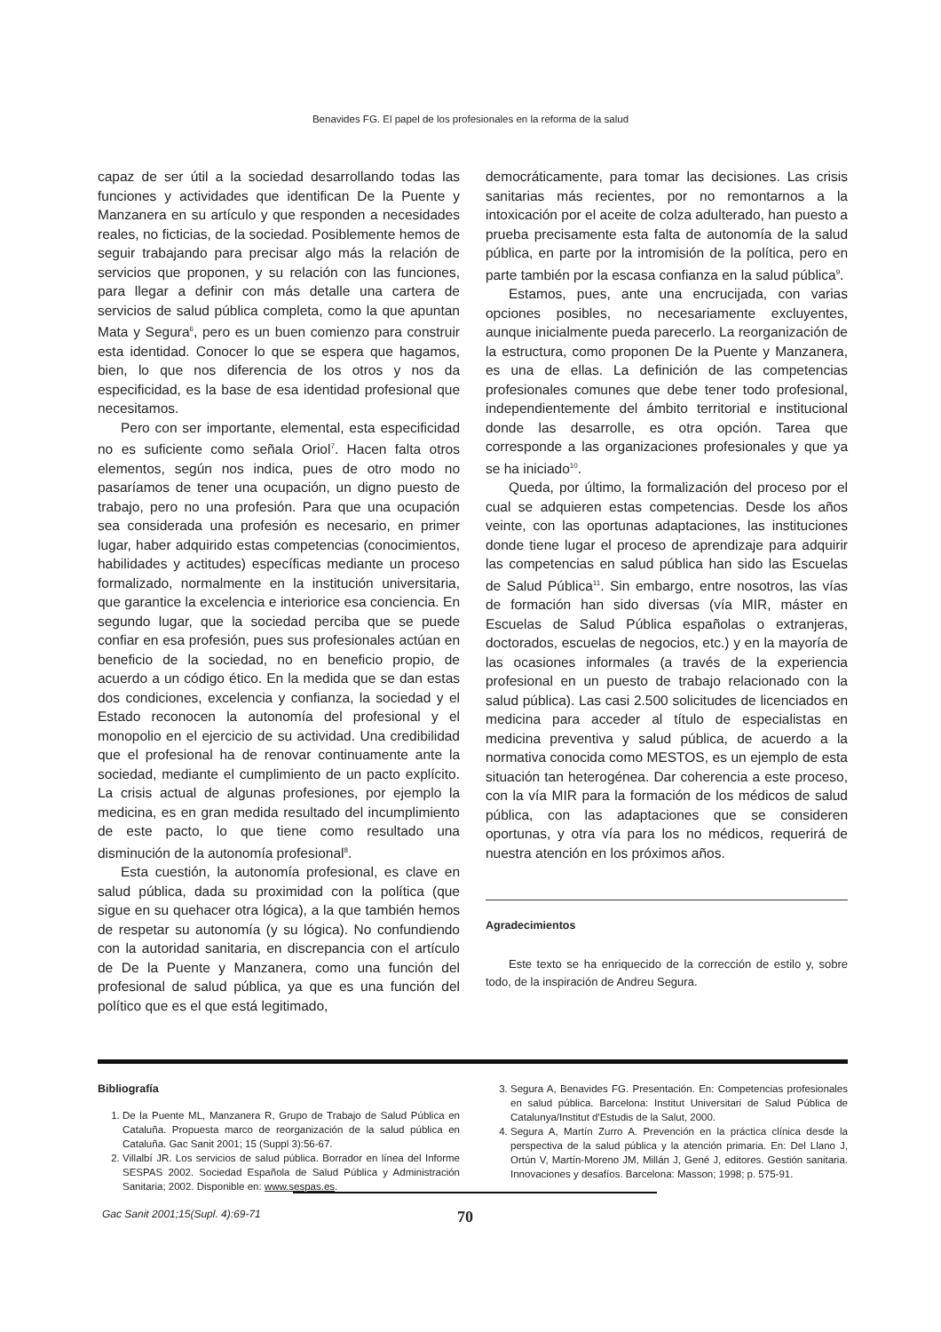Benavides FG. El papel de los profesionales en la reforma de la salud
capaz de ser útil a la sociedad desarrollando todas las funciones y actividades que identifican De la Puente y Manzanera en su artículo y que responden a necesidades reales, no ficticias, de la sociedad. Posiblemente hemos de seguir trabajando para precisar algo más la relación de servicios que proponen, y su relación con las funciones, para llegar a definir con más detalle una cartera de servicios de salud pública completa, como la que apuntan Mata y Segura<sup>6</sup>, pero es un buen comienzo para construir esta identidad. Conocer lo que se espera que hagamos, bien, lo que nos diferencia de los otros y nos da especificidad, es la base de esa identidad profesional que necesitamos.
Pero con ser importante, elemental, esta especificidad no es suficiente como señala Oriol<sup>7</sup>. Hacen falta otros elementos, según nos indica, pues de otro modo no pasaríamos de tener una ocupación, un digno puesto de trabajo, pero no una profesión. Para que una ocupación sea considerada una profesión es necesario, en primer lugar, haber adquirido estas competencias (conocimientos, habilidades y actitudes) específicas mediante un proceso formalizado, normalmente en la institución universitaria, que garantice la excelencia e interiorice esa conciencia. En segundo lugar, que la sociedad perciba que se puede confiar en esa profesión, pues sus profesionales actúan en beneficio de la sociedad, no en beneficio propio, de acuerdo a un código ético. En la medida que se dan estas dos condiciones, excelencia y confianza, la sociedad y el Estado reconocen la autonomía del profesional y el monopolio en el ejercicio de su actividad. Una credibilidad que el profesional ha de renovar continuamente ante la sociedad, mediante el cumplimiento de un pacto explícito. La crisis actual de algunas profesiones, por ejemplo la medicina, es en gran medida resultado del incumplimiento de este pacto, lo que tiene como resultado una disminución de la autonomía profesional<sup>8</sup>.
Esta cuestión, la autonomía profesional, es clave en salud pública, dada su proximidad con la política (que sigue en su quehacer otra lógica), a la que también hemos de respetar su autonomía (y su lógica). No confundiendo con la autoridad sanitaria, en discrepancia con el artículo de De la Puente y Manzanera, como una función del profesional de salud pública, ya que es una función del político que es el que está legitimado,
democráticamente, para tomar las decisiones. Las crisis sanitarias más recientes, por no remontarnos a la intoxicación por el aceite de colza adulterado, han puesto a prueba precisamente esta falta de autonomía de la salud pública, en parte por la intromisión de la política, pero en parte también por la escasa confianza en la salud pública<sup>9</sup>.
Estamos, pues, ante una encrucijada, con varias opciones posibles, no necesariamente excluyentes, aunque inicialmente pueda parecerlo. La reorganización de la estructura, como proponen De la Puente y Manzanera, es una de ellas. La definición de las competencias profesionales comunes que debe tener todo profesional, independientemente del ámbito territorial e institucional donde las desarrolle, es otra opción. Tarea que corresponde a las organizaciones profesionales y que ya se ha iniciado<sup>10</sup>.
Queda, por último, la formalización del proceso por el cual se adquieren estas competencias. Desde los años veinte, con las oportunas adaptaciones, las instituciones donde tiene lugar el proceso de aprendizaje para adquirir las competencias en salud pública han sido las Escuelas de Salud Pública<sup>11</sup>. Sin embargo, entre nosotros, las vías de formación han sido diversas (vía MIR, máster en Escuelas de Salud Pública españolas o extranjeras, doctorados, escuelas de negocios, etc.) y en la mayoría de las ocasiones informales (a través de la experiencia profesional en un puesto de trabajo relacionado con la salud pública). Las casi 2.500 solicitudes de licenciados en medicina para acceder al título de especialistas en medicina preventiva y salud pública, de acuerdo a la normativa conocida como MESTOS, es un ejemplo de esta situación tan heterogénea. Dar coherencia a este proceso, con la vía MIR para la formación de los médicos de salud pública, con las adaptaciones que se consideren oportunas, y otra vía para los no médicos, requerirá de nuestra atención en los próximos años.
Agradecimientos
Este texto se ha enriquecido de la corrección de estilo y, sobre todo, de la inspiración de Andreu Segura.
Bibliografía
1. De la Puente ML, Manzanera R, Grupo de Trabajo de Salud Pública en Cataluña. Propuesta marco de reorganización de la salud pública en Cataluña. Gac Sanit 2001; 15 (Suppl 3):56-67.
2. Villalbí JR. Los servicios de salud pública. Borrador en línea del Informe SESPAS 2002. Sociedad Española de Salud Pública y Administración Sanitaria; 2002. Disponible en: www.sespas.es.
3. Segura A, Benavides FG. Presentación. En: Competencias profesionales en salud pública. Barcelona: Institut Universitari de Salud Pública de Catalunya/Institut d'Estudis de la Salut, 2000.
4. Segura A, Martín Zurro A. Prevención en la práctica clínica desde la perspectiva de la salud pública y la atención primaria. En: Del Llano J, Ortún V, Martín-Moreno JM, Millán J, Gené J, editores. Gestión sanitaria. Innovaciones y desafíos. Barcelona: Masson; 1998; p. 575-91.
Gac Sanit 2001;15(Supl. 4):69-71
70